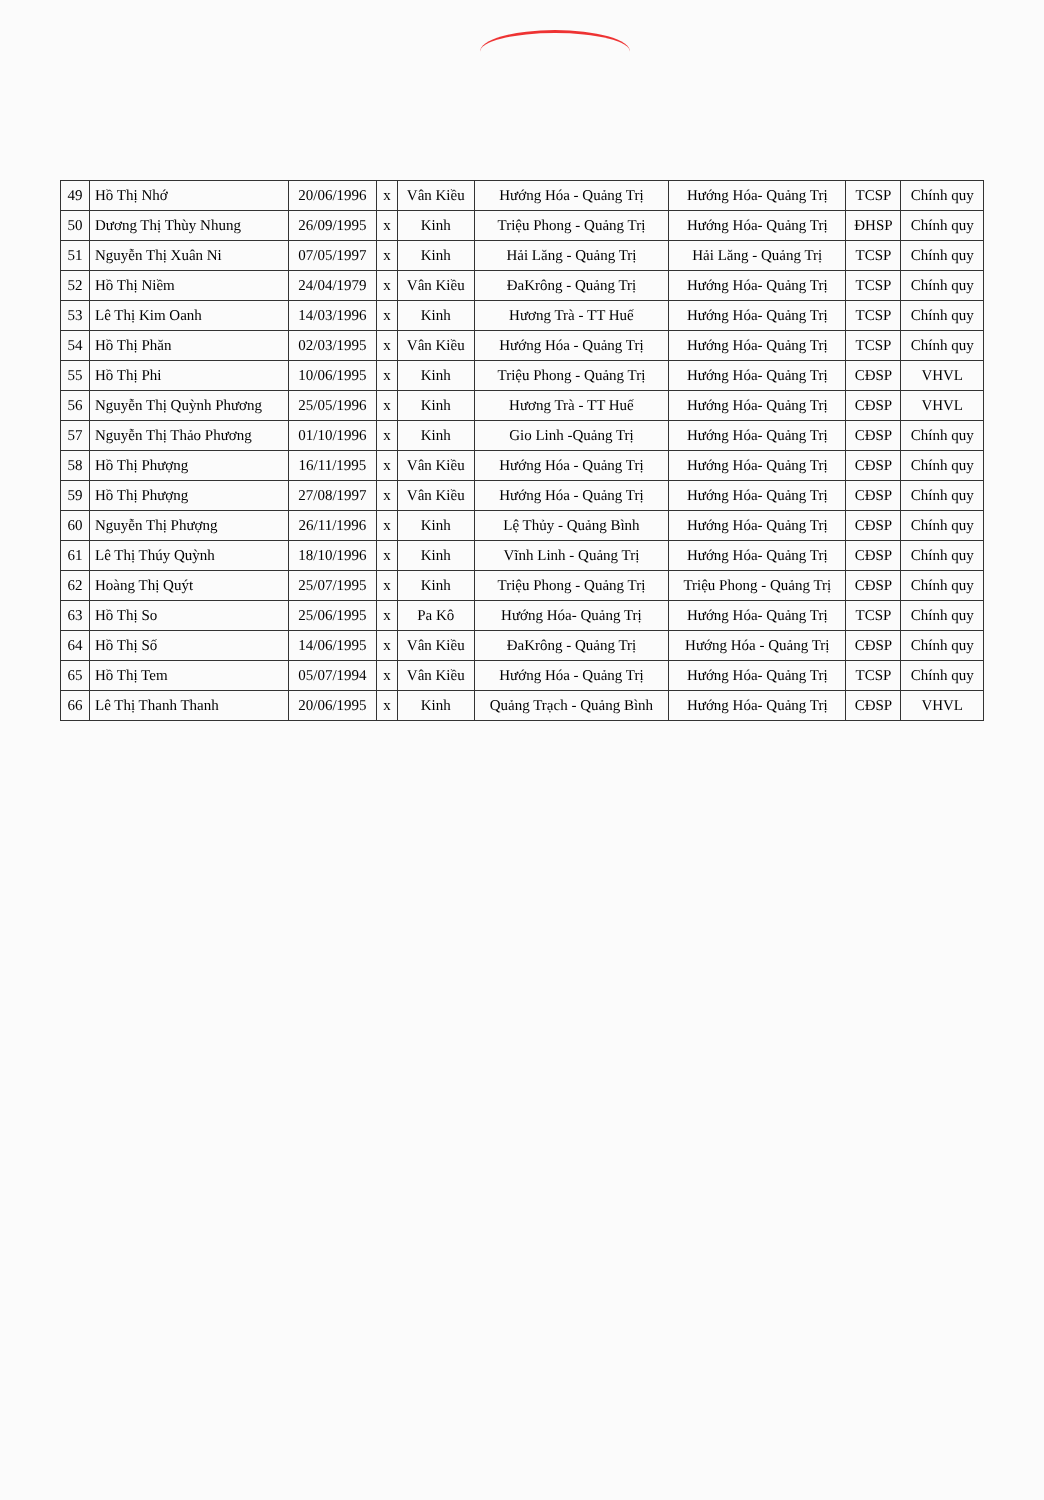| 49 | Hồ Thị Nhớ | 20/06/1996 | x | Vân Kiều | Hướng Hóa - Quảng Trị | Hướng Hóa- Quảng Trị | TCSP | Chính quy |
| 50 | Dương Thị Thùy Nhung | 26/09/1995 | x | Kinh | Triệu Phong - Quảng Trị | Hướng Hóa- Quảng Trị | ĐHSP | Chính quy |
| 51 | Nguyễn Thị Xuân Ni | 07/05/1997 | x | Kinh | Hải Lăng - Quảng Trị | Hải Lăng - Quảng Trị | TCSP | Chính quy |
| 52 | Hồ Thị Niềm | 24/04/1979 | x | Vân Kiều | ĐaKrông - Quảng Trị | Hướng Hóa- Quảng Trị | TCSP | Chính quy |
| 53 | Lê Thị Kim Oanh | 14/03/1996 | x | Kinh | Hương Trà - TT Huế | Hướng Hóa- Quảng Trị | TCSP | Chính quy |
| 54 | Hồ Thị Phăn | 02/03/1995 | x | Vân Kiều | Hướng Hóa - Quảng Trị | Hướng Hóa- Quảng Trị | TCSP | Chính quy |
| 55 | Hồ Thị Phi | 10/06/1995 | x | Kinh | Triệu Phong - Quảng Trị | Hướng Hóa- Quảng Trị | CĐSP | VHVL |
| 56 | Nguyễn Thị Quỳnh Phương | 25/05/1996 | x | Kinh | Hương Trà - TT Huế | Hướng Hóa- Quảng Trị | CĐSP | VHVL |
| 57 | Nguyễn Thị Thảo Phương | 01/10/1996 | x | Kinh | Gio Linh -Quảng Trị | Hướng Hóa- Quảng Trị | CĐSP | Chính quy |
| 58 | Hồ Thị Phượng | 16/11/1995 | x | Vân Kiều | Hướng Hóa - Quảng Trị | Hướng Hóa- Quảng Trị | CĐSP | Chính quy |
| 59 | Hồ Thị Phượng | 27/08/1997 | x | Vân Kiều | Hướng Hóa - Quảng Trị | Hướng Hóa- Quảng Trị | CĐSP | Chính quy |
| 60 | Nguyễn Thị Phượng | 26/11/1996 | x | Kinh | Lệ Thủy - Quảng Bình | Hướng Hóa- Quảng Trị | CĐSP | Chính quy |
| 61 | Lê Thị Thúy Quỳnh | 18/10/1996 | x | Kinh | Vĩnh Linh - Quảng Trị | Hướng Hóa- Quảng Trị | CĐSP | Chính quy |
| 62 | Hoàng Thị Quýt | 25/07/1995 | x | Kinh | Triệu Phong - Quảng Trị | Triệu Phong - Quảng Trị | CĐSP | Chính quy |
| 63 | Hồ Thị So | 25/06/1995 | x | Pa Kô | Hướng Hóa- Quảng Trị | Hướng Hóa- Quảng Trị | TCSP | Chính quy |
| 64 | Hồ Thị Số | 14/06/1995 | x | Vân Kiều | ĐaKrông - Quảng Trị | Hướng Hóa - Quảng Trị | CĐSP | Chính quy |
| 65 | Hồ Thị Tem | 05/07/1994 | x | Vân Kiều | Hướng Hóa - Quảng Trị | Hướng Hóa- Quảng Trị | TCSP | Chính quy |
| 66 | Lê Thị Thanh Thanh | 20/06/1995 | x | Kinh | Quảng Trạch - Quảng Bình | Hướng Hóa- Quảng Trị | CĐSP | VHVL |